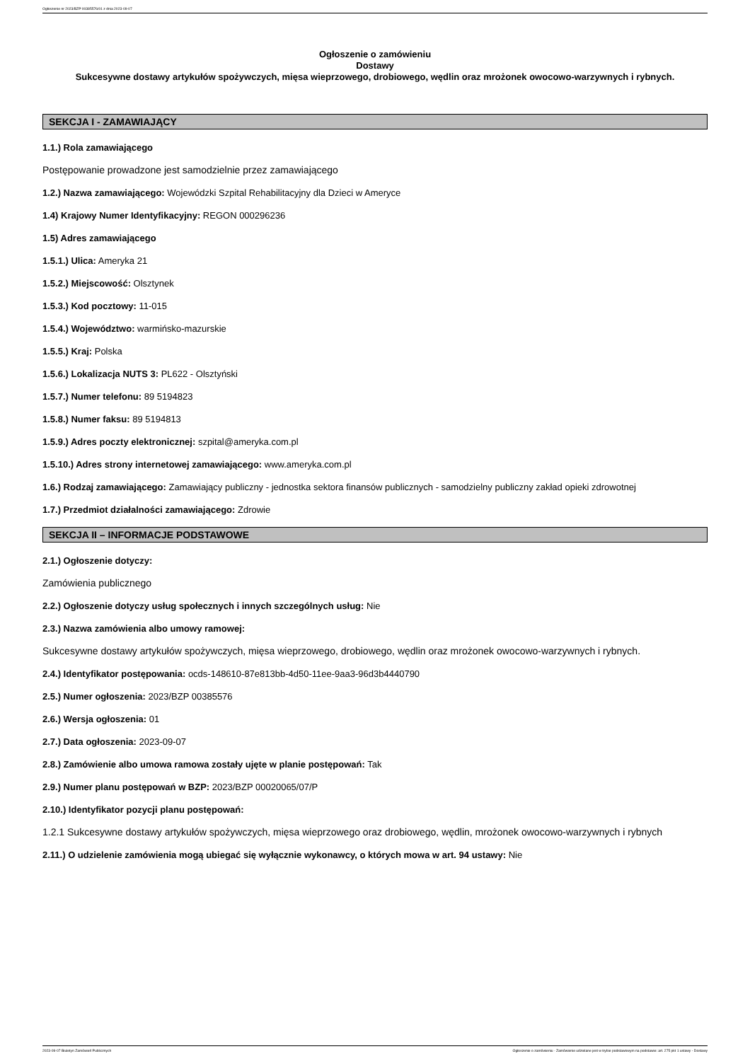Ogłoszenie nr 2023/BZP 00385576/01 z dnia 2023-09-07
Ogłoszenie o zamówieniu
Dostawy
Sukcesywne dostawy artykułów spożywczych, mięsa wieprzowego, drobiowego, wędlin oraz mrożonek owocowo-warzywnych i rybnych.
SEKCJA I - ZAMAWIAJĄCY
1.1.) Rola zamawiającego
Postępowanie prowadzone jest samodzielnie przez zamawiającego
1.2.) Nazwa zamawiającego: Wojewódzki Szpital Rehabilitacyjny dla Dzieci w Ameryce
1.4) Krajowy Numer Identyfikacyjny: REGON 000296236
1.5) Adres zamawiającego
1.5.1.) Ulica: Ameryka 21
1.5.2.) Miejscowość: Olsztynek
1.5.3.) Kod pocztowy: 11-015
1.5.4.) Województwo: warmińsko-mazurskie
1.5.5.) Kraj: Polska
1.5.6.) Lokalizacja NUTS 3: PL622 - Olsztyński
1.5.7.) Numer telefonu: 89 5194823
1.5.8.) Numer faksu: 89 5194813
1.5.9.) Adres poczty elektronicznej: szpital@ameryka.com.pl
1.5.10.) Adres strony internetowej zamawiającego: www.ameryka.com.pl
1.6.) Rodzaj zamawiającego: Zamawiający publiczny - jednostka sektora finansów publicznych - samodzielny publiczny zakład opieki zdrowotnej
1.7.) Przedmiot działalności zamawiającego: Zdrowie
SEKCJA II – INFORMACJE PODSTAWOWE
2.1.) Ogłoszenie dotyczy:
Zamówienia publicznego
2.2.) Ogłoszenie dotyczy usług społecznych i innych szczególnych usług: Nie
2.3.) Nazwa zamówienia albo umowy ramowej:
Sukcesywne dostawy artykułów spożywczych, mięsa wieprzowego, drobiowego, wędlin oraz mrożonek owocowo-warzywnych i rybnych.
2.4.) Identyfikator postępowania: ocds-148610-87e813bb-4d50-11ee-9aa3-96d3b4440790
2.5.) Numer ogłoszenia: 2023/BZP 00385576
2.6.) Wersja ogłoszenia: 01
2.7.) Data ogłoszenia: 2023-09-07
2.8.) Zamówienie albo umowa ramowa zostały ujęte w planie postępowań: Tak
2.9.) Numer planu postępowań w BZP: 2023/BZP 00020065/07/P
2.10.) Identyfikator pozycji planu postępowań:
1.2.1 Sukcesywne dostawy artykułów spożywczych, mięsa wieprzowego oraz drobiowego, wędlin, mrożonek owocowo-warzywnych i rybnych
2.11.) O udzielenie zamówienia mogą ubiegać się wyłącznie wykonawcy, o których mowa w art. 94 ustawy: Nie
2023-09-07 Biuletyn Zamówień Publicznych Ogłoszenie o zamówieniu - Zamówienie udzielane jest w trybie podstawowym na podstawie: art. 275 pkt 1 ustawy - Dostawy